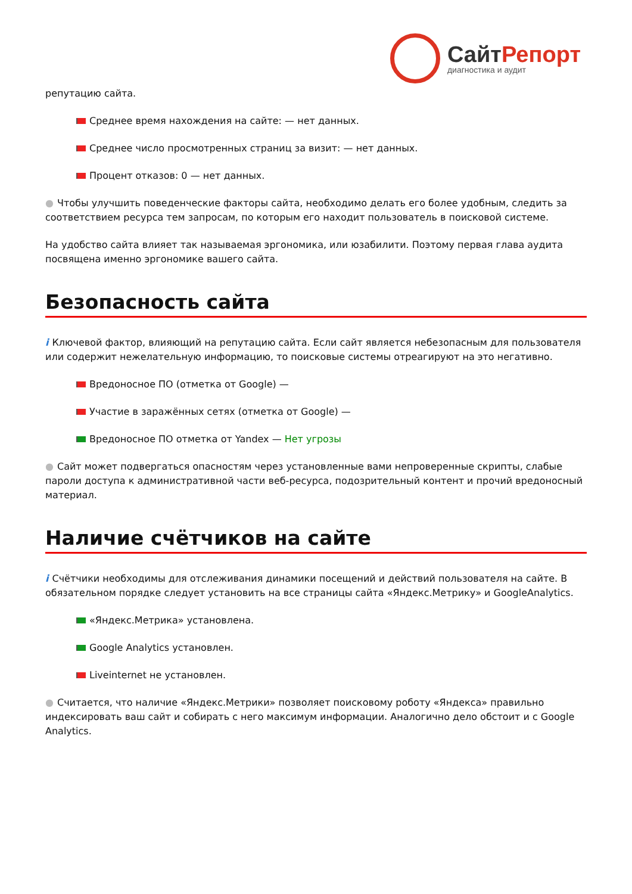СайтРепорт
диагностика и аудит
репутацию сайта.
Среднее время нахождения на сайте: — нет данных.
Среднее число просмотренных страниц за визит: — нет данных.
Процент отказов: 0 — нет данных.
● Чтобы улучшить поведенческие факторы сайта, необходимо делать его более удобным, следить за соответствием ресурса тем запросам, по которым его находит пользователь в поисковой системе.
На удобство сайта влияет так называемая эргономика, или юзабилити. Поэтому первая глава аудита посвящена именно эргономике вашего сайта.
Безопасность сайта
i Ключевой фактор, влияющий на репутацию сайта. Если сайт является небезопасным для пользователя или содержит нежелательную информацию, то поисковые системы отреагируют на это негативно.
Вредоносное ПО (отметка от Google) —
Участие в заражённых сетях (отметка от Google) —
Вредоносное ПО отметка от Yandex — Нет угрозы
● Сайт может подвергаться опасностям через установленные вами непроверенные скрипты, слабые пароли доступа к административной части веб-ресурса, подозрительный контент и прочий вредоносный материал.
Наличие счётчиков на сайте
i Счётчики необходимы для отслеживания динамики посещений и действий пользователя на сайте. В обязательном порядке следует установить на все страницы сайта «Яндекс.Метрику» и GoogleAnalytics.
«Яндекс.Метрика» установлена.
Google Analytics установлен.
Liveinternet не установлен.
● Считается, что наличие «Яндекс.Метрики» позволяет поисковому роботу «Яндекса» правильно индексировать ваш сайт и собирать с него максимум информации. Аналогично дело обстоит и с Google Analytics.